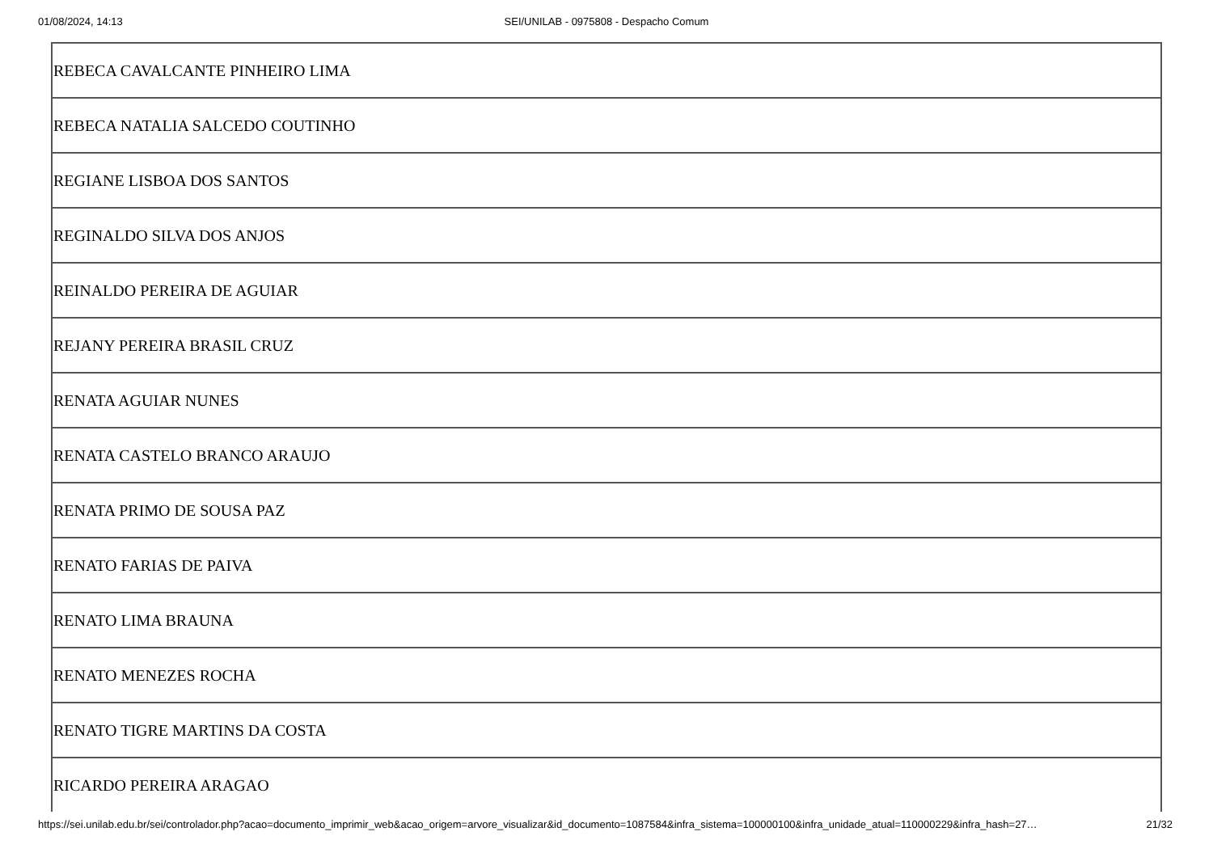01/08/2024, 14:13 SEI/UNILAB - 0975808 - Despacho Comum
| REBECA CAVALCANTE PINHEIRO LIMA |
| REBECA NATALIA SALCEDO COUTINHO |
| REGIANE LISBOA DOS SANTOS |
| REGINALDO SILVA DOS ANJOS |
| REINALDO PEREIRA DE AGUIAR |
| REJANY PEREIRA BRASIL CRUZ |
| RENATA AGUIAR NUNES |
| RENATA CASTELO BRANCO ARAUJO |
| RENATA PRIMO DE SOUSA PAZ |
| RENATO FARIAS DE PAIVA |
| RENATO LIMA BRAUNA |
| RENATO MENEZES ROCHA |
| RENATO TIGRE MARTINS DA COSTA |
| RICARDO PEREIRA ARAGAO |
https://sei.unilab.edu.br/sei/controlador.php?acao=documento_imprimir_web&acao_origem=arvore_visualizar&id_documento=1087584&infra_sistema=100000100&infra_unidade_atual=110000229&infra_hash=27… 21/32